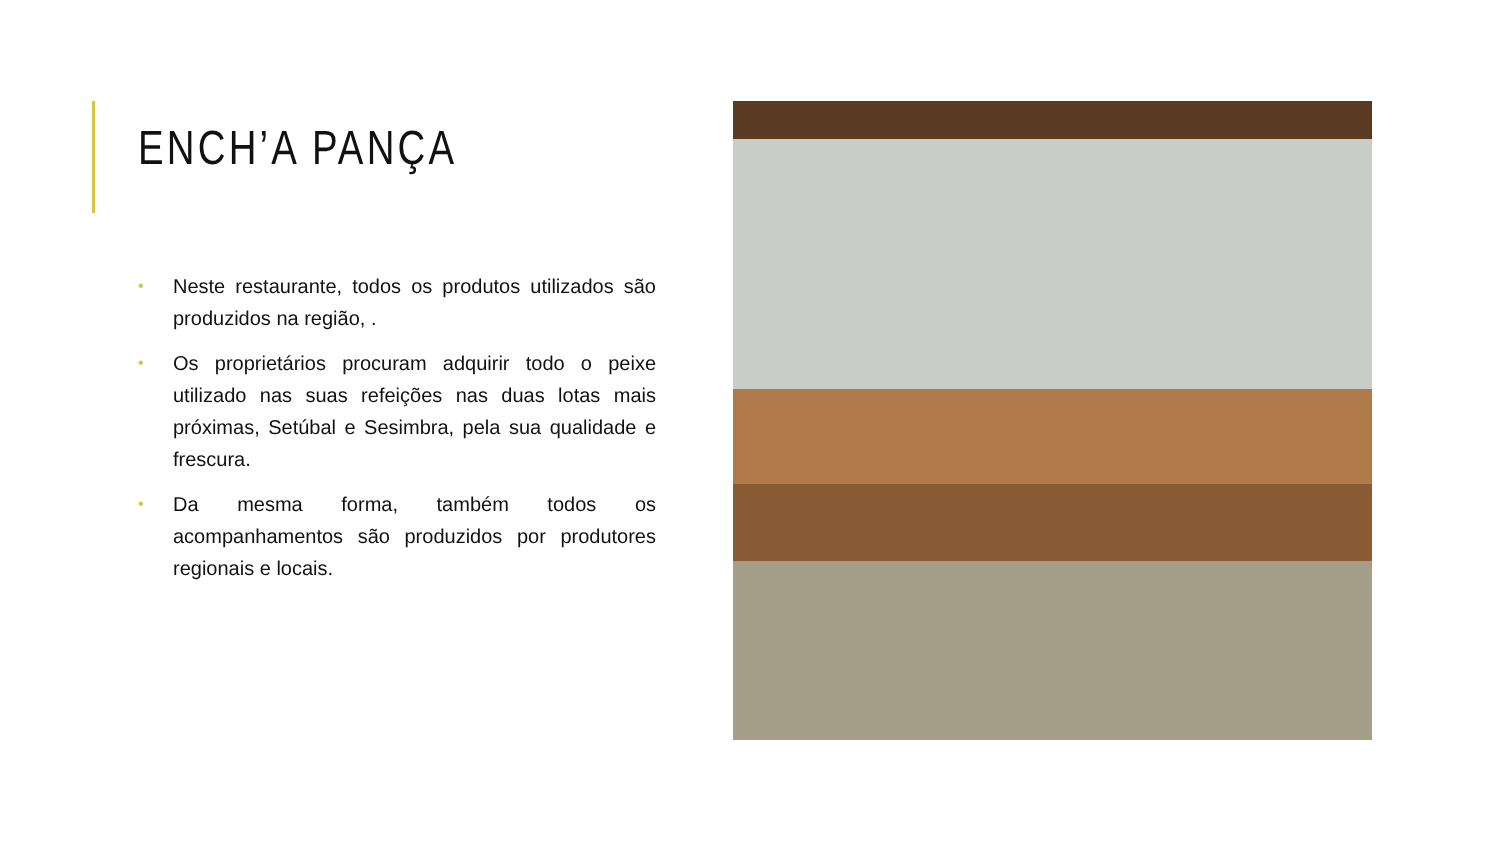ENCH’A PANÇA
• Neste restaurante, todos os produtos utilizados são produzidos na região, .
• Os proprietários procuram adquirir todo o peixe utilizado nas suas refeições nas duas lotas mais próximas, Setúbal e Sesimbra, pela sua qualidade e frescura.
• Da mesma forma, também todos os acompanhamentos são produzidos por produtores regionais e locais.